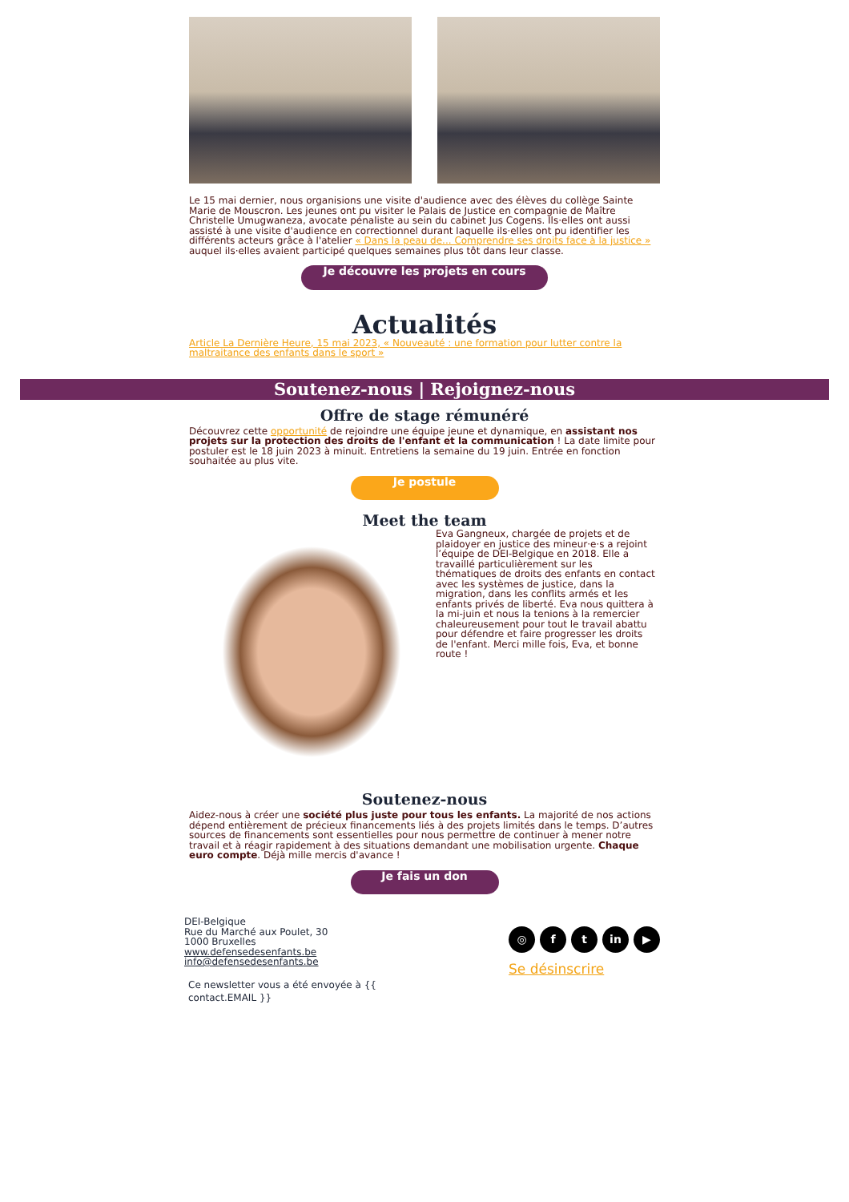Le 15 mai dernier, nous organisions une visite d'audience avec des élèves du collège Sainte Marie de Mouscron. Les jeunes ont pu visiter le Palais de Justice en compagnie de Maître Christelle Umugwaneza, avocate pénaliste au sein du cabinet Jus Cogens. Ils·elles ont aussi assisté à une visite d'audience en correctionnel durant laquelle ils·elles ont pu identifier les différents acteurs grâce à l'atelier « Dans la peau de... Comprendre ses droits face à la justice » auquel ils·elles avaient participé quelques semaines plus tôt dans leur classe.
Je découvre les projets en cours
Actualités
Article La Dernière Heure, 15 mai 2023, « Nouveauté : une formation pour lutter contre la maltraitance des enfants dans le sport »
Soutenez-nous | Rejoignez-nous
Offre de stage rémunéré
Découvrez cette opportunité de rejoindre une équipe jeune et dynamique, en assistant nos projets sur la protection des droits de l'enfant et la communication ! La date limite pour postuler est le 18 juin 2023 à minuit. Entretiens la semaine du 19 juin. Entrée en fonction souhaitée au plus vite.
Je postule
Meet the team
Eva Gangneux, chargée de projets et de plaidoyer en justice des mineur·e·s a rejoint l’équipe de DEI-Belgique en 2018. Elle a travaillé particulièrement sur les thématiques de droits des enfants en contact avec les systèmes de justice, dans la migration, dans les conflits armés et les enfants privés de liberté. Eva nous quittera à la mi-juin et nous la tenions à la remercier chaleureusement pour tout le travail abattu pour défendre et faire progresser les droits de l'enfant. Merci mille fois, Eva, et bonne route !
Soutenez-nous
Aidez-nous à créer une société plus juste pour tous les enfants. La majorité de nos actions dépend entièrement de précieux financements liés à des projets limités dans le temps. D’autres sources de financements sont essentielles pour nous permettre de continuer à mener notre travail et à réagir rapidement à des situations demandant une mobilisation urgente. Chaque euro compte. Déjà mille mercis d'avance !
Je fais un don
DEI-Belgique
Rue du Marché aux Poulet, 30
1000 Bruxelles
www.defensedesenfants.be
info@defensedesenfants.be
Ce newsletter vous a été envoyée à {{
contact.EMAIL }}
◎ f t in ▶
Se désinscrire